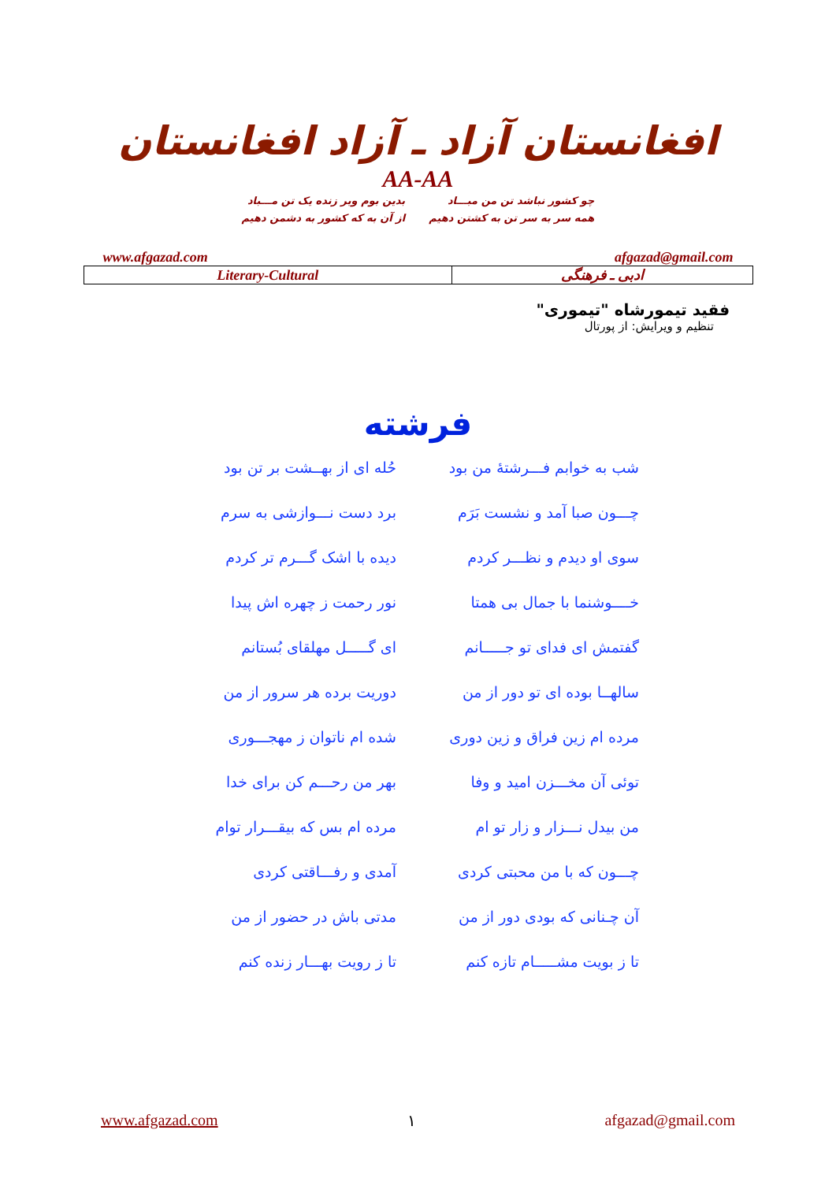افغانستان آزاد ـ آزاد افغانستان
AA-AA
چو کشور نباشد تن من مبـــاد
همه سر به سر تن به کشتن دهیم
بدین بوم وبر زنده یک تن مـــباد
از آن به که کشور به دشمن دهیم
www.afgazad.com afgazad@gmail.com
| Literary-Cultural | ادبی ـ فرهنگی |
فقید تیمورشاه "تیموری"
تنظیم و ویرایش: از پورتال
فرشته
شب به خوابم فـــرشتهٔ من بود
حُله ای از بهــشت بر تن بود
چـــون صبا آمد و نشست بَرَم
برد دست نـــوازشی به سرم
سوی او دیدم و نظـــر کردم
دیده با اشک گـــرم تر کردم
خــــوشنما با جمال بی همتا
نور رحمت ز چهره اش پیدا
گفتمش ای فدای تو جـــــانم
ای گـــــل مهلقای بُستانم
سالهــا بوده ای تو دور از من
دوریت برده هر سرور از من
مرده ام زین فراق و زین دوری
شده ام ناتوان ز مهجـــوری
توئی آن مخـــزن امید و وفا
بهر من رحـــم کن برای خدا
من بیدل نـــزار و زار تو ام
مرده ام بس که بیقـــرار توام
چـــون که با من محبتی کردی
آمدی و رفـــاقتی کردی
آن چـنانی که بودی دور از من
مدتی باش در حضور از من
تا ز بویت مشـــــام تازه کنم
تا ز رویت بهـــار زنده کنم
www.afgazad.com ١ afgazad@gmail.com